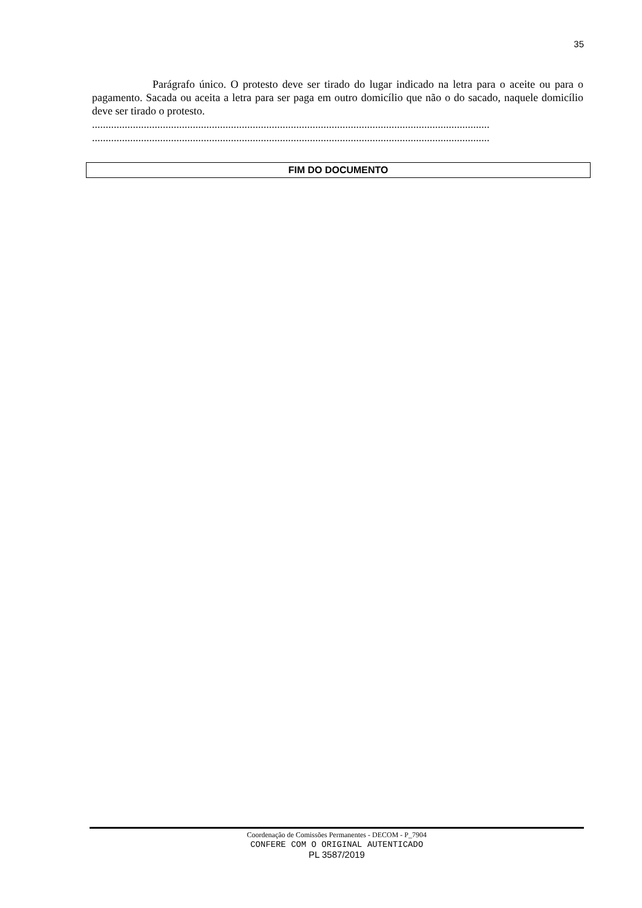35
Parágrafo único. O protesto deve ser tirado do lugar indicado na letra para o aceite ou para o pagamento. Sacada ou aceita a letra para ser paga em outro domicílio que não o do sacado, naquele domicílio deve ser tirado o protesto.
..................................................................................................................................................
..................................................................................................................................................
FIM DO DOCUMENTO
Coordenação de Comissões Permanentes - DECOM - P_7904
CONFERE COM O ORIGINAL AUTENTICADO
PL 3587/2019